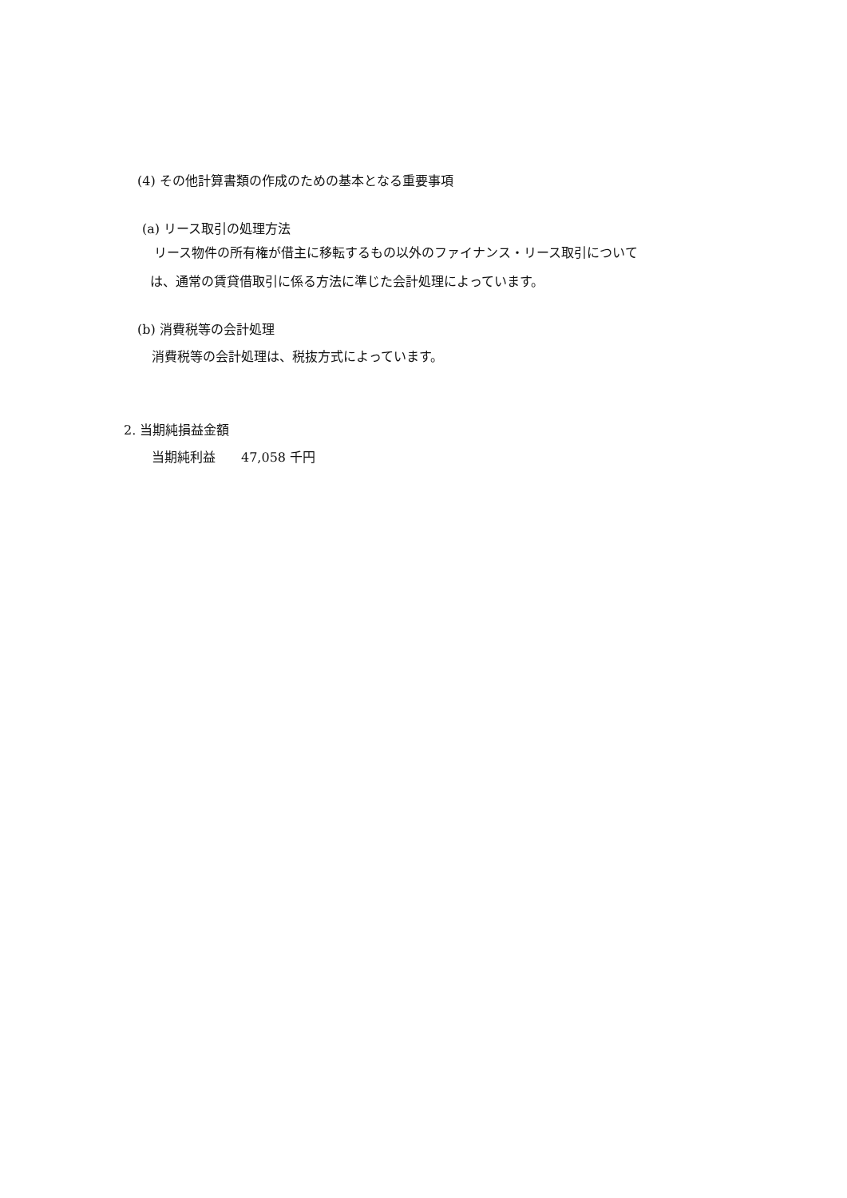(4) その他計算書類の作成のための基本となる重要事項
(a) リース取引の処理方法
リース物件の所有権が借主に移転するもの以外のファイナンス・リース取引について
は、通常の賃貸借取引に係る方法に準じた会計処理によっています。
(b) 消費税等の会計処理
消費税等の会計処理は、税抜方式によっています。
2. 当期純損益金額
当期純利益　　47,058 千円